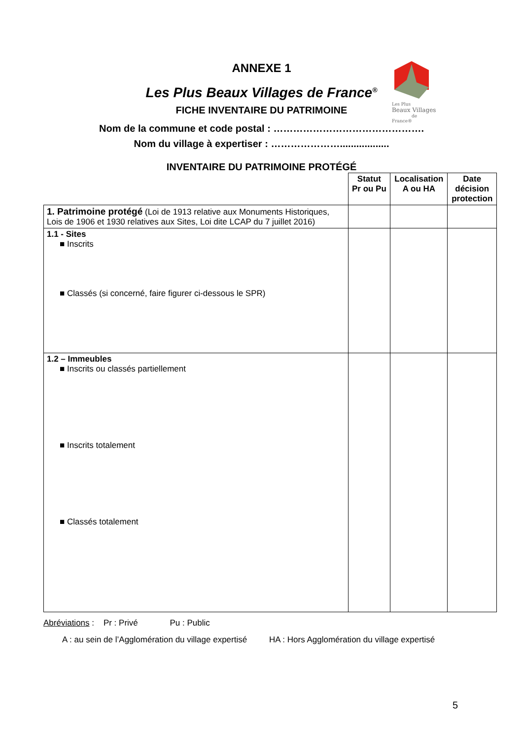Les Plus
Beaux Villages
de France®
ANNEXE 1
Les Plus Beaux Villages de France<sup>®</sup>
FICHE INVENTAIRE DU PATRIMOINE
Nom de la commune et code postal : ……………………………………….
Nom du village à expertiser : …………………..................
INVENTAIRE DU PATRIMOINE PROTÉGÉ
| | Statut Pr ou Pu | Localisation A ou HA | Date décision protection |
| --- | --- | --- | --- |
| 1. Patrimoine protégé (Loi de 1913 relative aux Monuments Historiques, Lois de 1906 et 1930 relatives aux Sites, Loi dite LCAP du 7 juillet 2016) | | | |
| 1.1 - Sites ■ Inscrits ■ Classés (si concerné, faire figurer ci-dessous le SPR) | | | |
| 1.2 – Immeubles ■ Inscrits ou classés partiellement ■ Inscrits totalement ■ Classés totalement | | | |
Abréviations : Pr : Privé Pu : Public
A : au sein de l’Agglomération du village expertisé HA : Hors Agglomération du village expertisé
5